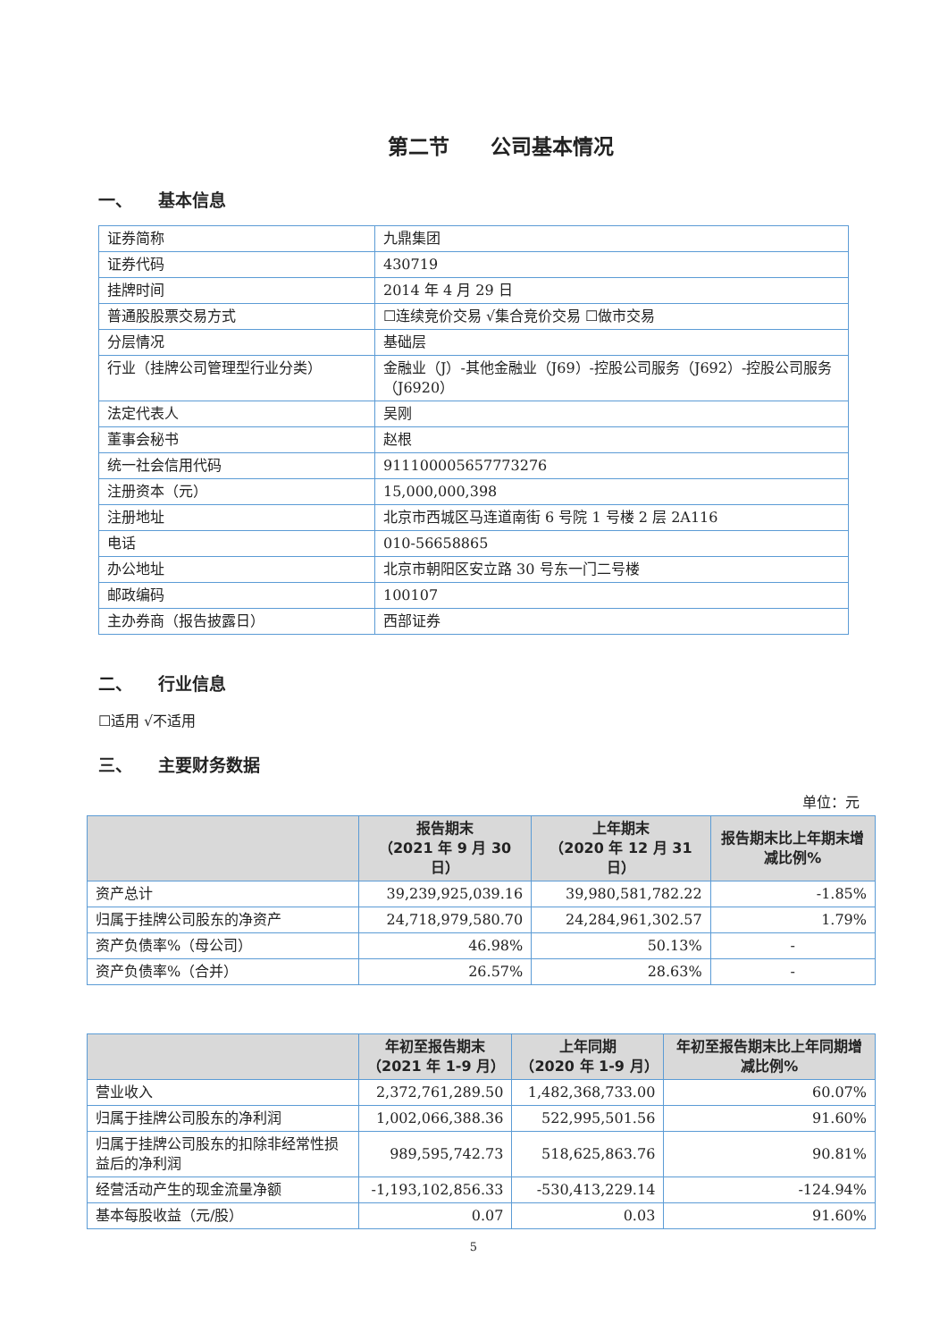第二节　　公司基本情况
一、　　基本信息
| 证券简称 | 九鼎集团 |
| 证券代码 | 430719 |
| 挂牌时间 | 2014 年 4 月 29 日 |
| 普通股股票交易方式 | ☐连续竞价交易 √集合竞价交易 ☐做市交易 |
| 分层情况 | 基础层 |
| 行业（挂牌公司管理型行业分类） | 金融业（J）-其他金融业（J69）-控股公司服务（J692）-控股公司服务（J6920） |
| 法定代表人 | 吴刚 |
| 董事会秘书 | 赵根 |
| 统一社会信用代码 | 911100005657773276 |
| 注册资本（元） | 15,000,000,398 |
| 注册地址 | 北京市西城区马连道南街 6 号院 1 号楼 2 层 2A116 |
| 电话 | 010-56658865 |
| 办公地址 | 北京市朝阳区安立路 30 号东一门二号楼 |
| 邮政编码 | 100107 |
| 主办券商（报告披露日） | 西部证券 |
二、　　行业信息
☐适用 √不适用
三、　　主要财务数据
单位：元
| | 报告期末 （2021 年 9 月 30 日） | 上年期末 （2020 年 12 月 31 日） | 报告期末比上年期末增减比例% |
| --- | --- | --- | --- |
| 资产总计 | 39,239,925,039.16 | 39,980,581,782.22 | -1.85% |
| 归属于挂牌公司股东的净资产 | 24,718,979,580.70 | 24,284,961,302.57 | 1.79% |
| 资产负债率%（母公司） | 46.98% | 50.13% | - |
| 资产负债率%（合并） | 26.57% | 28.63% | - |
| | 年初至报告期末 （2021 年 1-9 月） | 上年同期 （2020 年 1-9 月） | 年初至报告期末比上年同期增减比例% |
| --- | --- | --- | --- |
| 营业收入 | 2,372,761,289.50 | 1,482,368,733.00 | 60.07% |
| 归属于挂牌公司股东的净利润 | 1,002,066,388.36 | 522,995,501.56 | 91.60% |
| 归属于挂牌公司股东的扣除非经常性损益后的净利润 | 989,595,742.73 | 518,625,863.76 | 90.81% |
| 经营活动产生的现金流量净额 | -1,193,102,856.33 | -530,413,229.14 | -124.94% |
| 基本每股收益（元/股） | 0.07 | 0.03 | 91.60% |
5